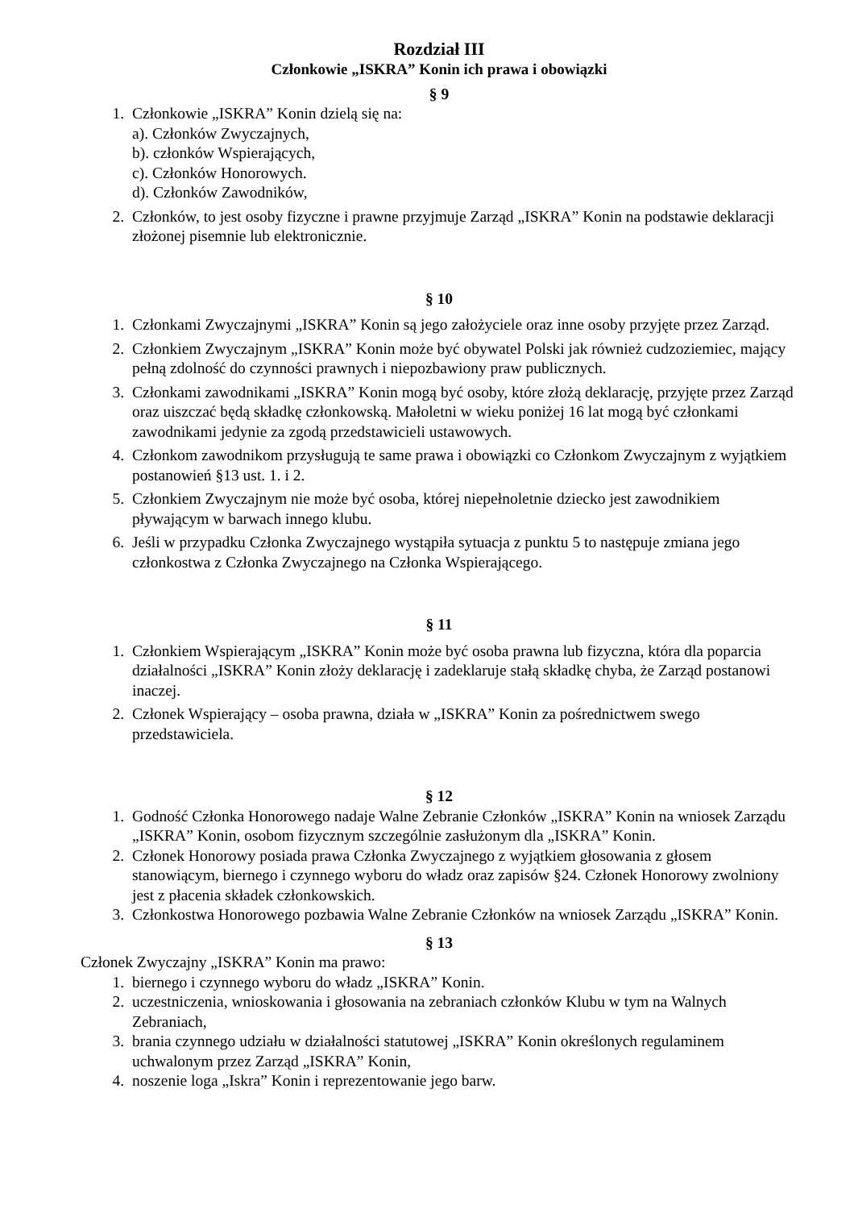Rozdział III
Członkowie „ISKRA” Konin ich prawa i obowiązki
§ 9
1. Członkowie „ISKRA” Konin dzielą się na:
a). Członków Zwyczajnych,
b). członków Wspierających,
c). Członków Honorowych.
d). Członków Zawodników,
2. Członków, to jest osoby fizyczne i prawne przyjmuje Zarząd „ISKRA” Konin na podstawie deklaracji złożonej pisemnie lub elektronicznie.
§ 10
1. Członkami Zwyczajnymi „ISKRA” Konin są jego założyciele oraz inne osoby przyjęte przez Zarząd.
2. Członkiem Zwyczajnym „ISKRA” Konin może być obywatel Polski jak również cudzoziemiec, mający pełną zdolność do czynności prawnych i niepozbawiony praw publicznych.
3. Członkami zawodnikami „ISKRA” Konin mogą być osoby, które złożą deklarację, przyjęte przez Zarząd oraz uiszczać będą składkę członkowską. Małoletni w wieku poniżej 16 lat mogą być członkami zawodnikami jedynie za zgodą przedstawicieli ustawowych.
4. Członkom zawodnikom przysługują te same prawa i obowiązki co Członkom Zwyczajnym z wyjątkiem postanowień §13 ust. 1. i 2.
5. Członkiem Zwyczajnym nie może być osoba, której niepełnoletnie dziecko jest zawodnikiem pływającym w barwach innego klubu.
6. Jeśli w przypadku Członka Zwyczajnego wystąpiła sytuacja z punktu 5 to następuje zmiana jego członkostwa z Członka Zwyczajnego na Członka Wspierającego.
§ 11
1. Członkiem Wspierającym „ISKRA” Konin może być osoba prawna lub fizyczna, która dla poparcia działalności „ISKRA” Konin złoży deklarację i zadeklaruje stałą składkę chyba, że Zarząd postanowi inaczej.
2. Członek Wspierający – osoba prawna, działa w „ISKRA” Konin za pośrednictwem swego przedstawiciela.
§ 12
1. Godność Członka Honorowego nadaje Walne Zebranie Członków „ISKRA” Konin na wniosek Zarządu „ISKRA” Konin, osobom fizycznym szczególnie zasłużonym dla „ISKRA” Konin.
2. Członek Honorowy posiada prawa Członka Zwyczajnego z wyjątkiem głosowania z głosem stanowiącym, biernego i czynnego wyboru do władz oraz zapisów §24. Członek Honorowy zwolniony jest z płacenia składek członkowskich.
3. Członkostwa Honorowego pozbawia Walne Zebranie Członków na wniosek Zarządu „ISKRA” Konin.
§ 13
Członek Zwyczajny „ISKRA” Konin ma prawo:
1. biernego i czynnego wyboru do władz „ISKRA” Konin.
2. uczestniczenia, wnioskowania i głosowania na zebraniach członków Klubu w tym na Walnych Zebraniach,
3. brania czynnego udziału w działalności statutowej „ISKRA” Konin określonych regulaminem uchwalonym przez Zarząd „ISKRA” Konin,
4. noszenie loga „Iskra” Konin i reprezentowanie jego barw.